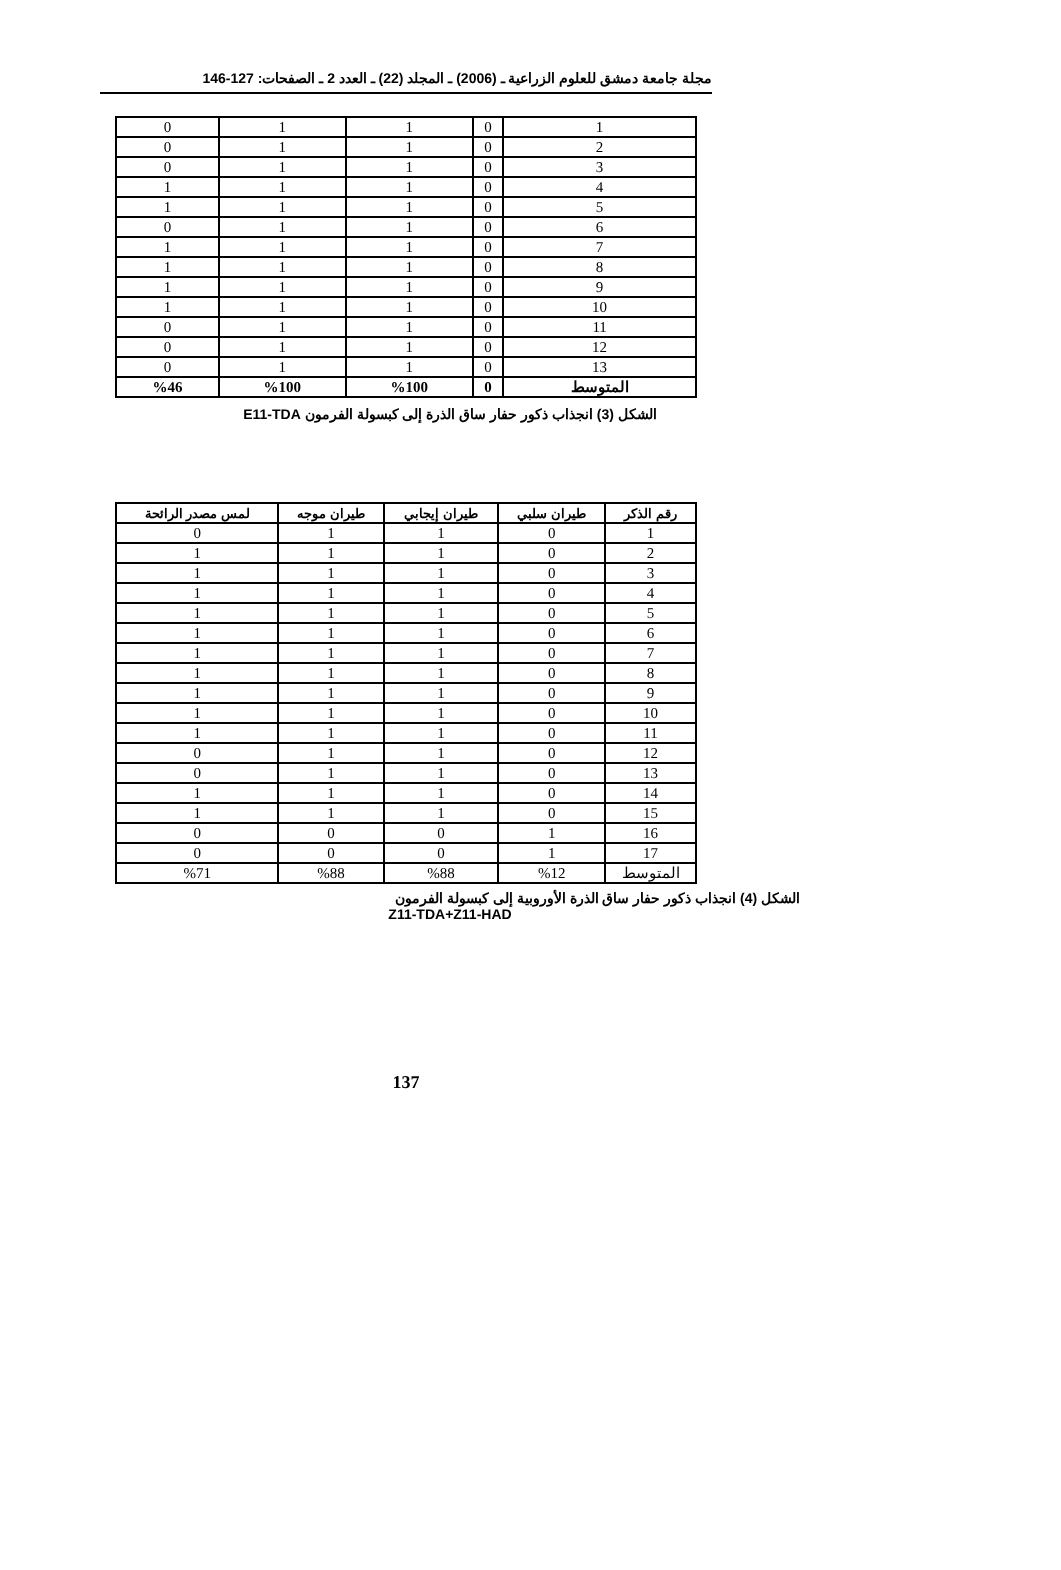مجلة جامعة دمشق للعلوم الزراعية ـ (2006) ـ المجلد (22) ـ العدد 2 ـ الصفحات: 127-146
| 1 | 0 | 1 | 1 | 0 |
| 2 | 0 | 1 | 1 | 0 |
| 3 | 0 | 1 | 1 | 0 |
| 4 | 0 | 1 | 1 | 1 |
| 5 | 0 | 1 | 1 | 1 |
| 6 | 0 | 1 | 1 | 0 |
| 7 | 0 | 1 | 1 | 1 |
| 8 | 0 | 1 | 1 | 1 |
| 9 | 0 | 1 | 1 | 1 |
| 10 | 0 | 1 | 1 | 1 |
| 11 | 0 | 1 | 1 | 0 |
| 12 | 0 | 1 | 1 | 0 |
| 13 | 0 | 1 | 1 | 0 |
| المتوسط | 0 | %100 | %100 | %46 |
الشكل (3) انجذاب ذكور حفار ساق الذرة إلى كبسولة الفرمون E11-TDA
| رقم الذكر | طيران سلبي | طيران إيجابي | طيران موجه | لمس مصدر الرائحة |
| --- | --- | --- | --- | --- |
| 1 | 0 | 1 | 1 | 0 |
| 2 | 0 | 1 | 1 | 1 |
| 3 | 0 | 1 | 1 | 1 |
| 4 | 0 | 1 | 1 | 1 |
| 5 | 0 | 1 | 1 | 1 |
| 6 | 0 | 1 | 1 | 1 |
| 7 | 0 | 1 | 1 | 1 |
| 8 | 0 | 1 | 1 | 1 |
| 9 | 0 | 1 | 1 | 1 |
| 10 | 0 | 1 | 1 | 1 |
| 11 | 0 | 1 | 1 | 1 |
| 12 | 0 | 1 | 1 | 0 |
| 13 | 0 | 1 | 1 | 0 |
| 14 | 0 | 1 | 1 | 1 |
| 15 | 0 | 1 | 1 | 1 |
| 16 | 1 | 0 | 0 | 0 |
| 17 | 1 | 0 | 0 | 0 |
| المتوسط | %12 | %88 | %88 | %71 |
الشكل (4) انجذاب ذكور حفار ساق الذرة الأوروبية إلى كبسولة الفرمون
Z11-TDA+Z11-HAD
137